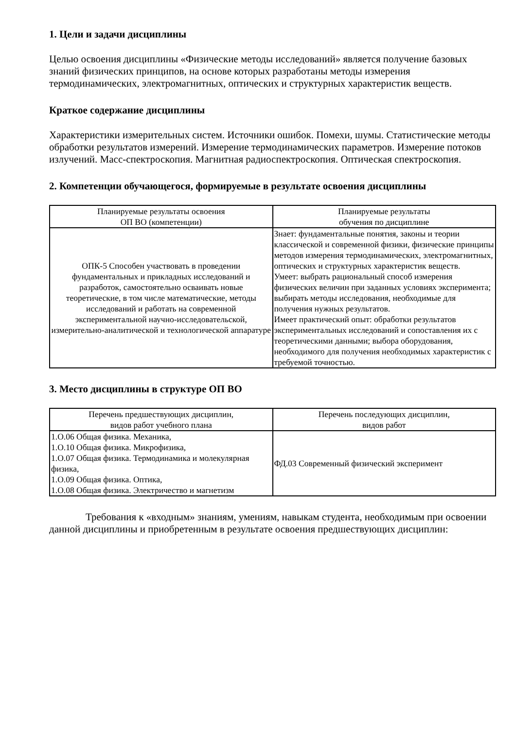1. Цели и задачи дисциплины
Целью освоения дисциплины «Физические методы исследований» является получение базовых знаний физических принципов, на основе которых разработаны методы измерения термодинамических, электромагнитных, оптических и структурных характеристик веществ.
Краткое содержание дисциплины
Характеристики измерительных систем. Источники ошибок. Помехи, шумы. Статистические методы обработки результатов измерений. Измерение термодинамических параметров. Измерение потоков излучений. Масс-спектроскопия. Магнитная радиоспектроскопия. Оптическая спектроскопия.
2. Компетенции обучающегося, формируемые в результате освоения дисциплины
| Планируемые результаты освоения ОП ВО (компетенции) | Планируемые результаты обучения по дисциплине |
| --- | --- |
| ОПК-5 Способен участвовать в проведении фундаментальных и прикладных исследований и разработок, самостоятельно осваивать новые теоретические, в том числе математические, методы исследований и работать на современной экспериментальной научно-исследовательской, измерительно-аналитической и технологической аппаратуре | Знает: фундаментальные понятия, законы и теории классической и современной физики, физические принципы методов измерения термодинамических, электромагнитных, оптических и структурных характеристик веществ. Умеет: выбрать рациональный способ измерения физических величин при заданных условиях эксперимента; выбирать методы исследования, необходимые для получения нужных результатов. Имеет практический опыт: обработки результатов экспериментальных исследований и сопоставления их с теоретическими данными; выбора оборудования, необходимого для получения необходимых характеристик с требуемой точностью. |
3. Место дисциплины в структуре ОП ВО
| Перечень предшествующих дисциплин, видов работ учебного плана | Перечень последующих дисциплин, видов работ |
| --- | --- |
| 1.О.06 Общая физика. Механика, 1.О.10 Общая физика. Микрофизика, 1.О.07 Общая физика. Термодинамика и молекулярная физика, 1.О.09 Общая физика. Оптика, 1.О.08 Общая физика. Электричество и магнетизм | ФД.03 Современный физический эксперимент |
Требования к «входным» знаниям, умениям, навыкам студента, необходимым при освоении данной дисциплины и приобретенным в результате освоения предшествующих дисциплин: